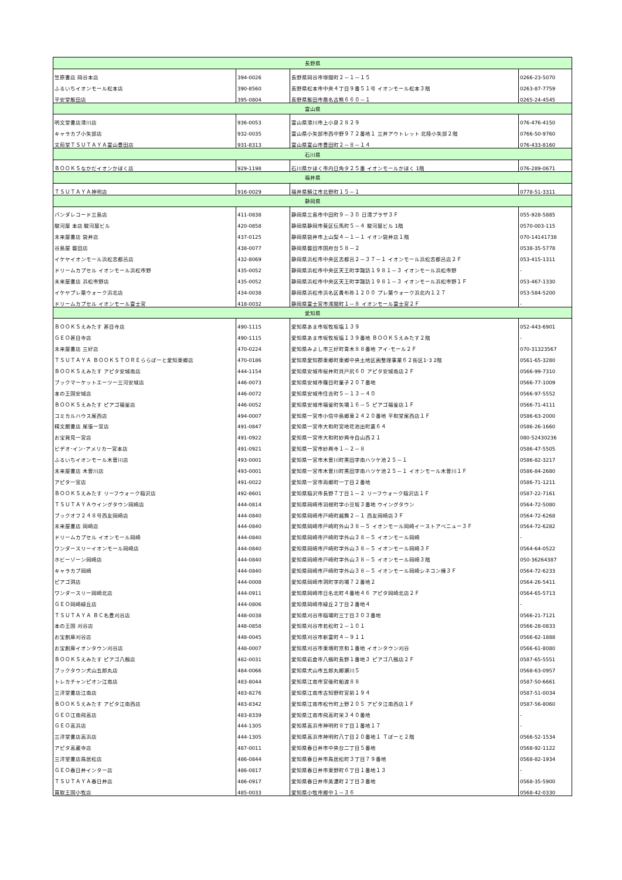| 長野県 | | | |
| 笠原書店 岡谷本店 | 394-0026 | 長野県岡谷市塚間町２－１－１５ | 0266-23-5070 |
| ふるいちイオンモール松本店 | 390-8560 | 長野県松本市中央４丁目９番５１号 イオンモール松本３階 | 0263-87-7759 |
| 平安堂飯田店 | 395-0804 | 長野県飯田市鼎名古熊６６０－１ | 0265-24-4545 |
| 富山県 | | | |
| 明文堂書店滑川店 | 936-0053 | 富山県滑川市上小泉２８２９ | 076-476-4150 |
| キャラカブ小矢部店 | 932-0035 | 富山県小矢部市西中野９７２番地１ 三井アウトレット 北陸小矢部２階 | 0766-50-9760 |
| 文苑堂ＴＳＵＴＡＹＡ富山豊田店 | 931-8313 | 富山県富山市豊田町２－８－１４ | 076-433-8160 |
| 石川県 | | | |
| ＢＯＯＫＳなかだイオンかほく店 | 929-1198 | 石川県かほく市内日角タ２５番 イオンモールかほく 1階 | 076-289-0671 |
| 福井県 | | | |
| ＴＳＵＴＡＹＡ神明店 | 916-0029 | 福井県鯖江市北野町１５－１ | 0778-51-3311 |
| 静岡県 | | | |
| バンダレコード三島店 | 411-0838 | 静岡県三島市中田町９－３０ 日清プラザ３Ｆ | 055-928-5885 |
| 駿河屋 本店 駿河屋ビル | 420-0858 | 静岡県静岡市葵区伝馬町５－４ 駿河屋ビル 1階 | 0570-003-115 |
| 未来屋書店 袋井店 | 437-0125 | 静岡県袋井市上山梨４－１－１ イオン袋井店１階 | 070-14141738 |
| 谷島屋 磐田店 | 438-0077 | 静岡県磐田市国府台５８－２ | 0538-35-5778 |
| イケヤイオンモール浜松志都呂店 | 432-8069 | 静岡県浜松市中央区志都呂２－３７－１ イオンモール浜松志都呂店２Ｆ | 053-415-1311 |
| ドリームカプセル イオンモール浜松市野 | 435-0052 | 静岡県浜松市中央区天王町字諏訪１９８１－３ イオンモール浜松市野 | - |
| 未来屋書店 浜松市野店 | 435-0052 | 静岡県浜松市中央区天王町字諏訪１９８１－３ イオンモール浜松市野１Ｆ | 053-467-1330 |
| イケヤプレ葉ウォーク浜北店 | 434-0038 | 静岡県浜松市浜名区貴布祢１２００ プレ葉ウォーク浜北内１２７ | 053-584-5200 |
| ドリームカプセル イオンモール富士宮 | 418-0032 | 静岡県富士宮市浅間町１－８ イオンモール富士宮２Ｆ | - |
| 愛知県 | | | |
| ＢＯＯＫＳえみたす 甚目寺店 | 490-1115 | 愛知県あま市坂牧坂塩１３９ | 052-443-6901 |
| ＧＥＯ甚目寺店 | 490-1115 | 愛知県あま市坂牧坂塩１３９番地 ＢＯＯＫＳえみたす２階 | - |
| 未来屋書店 三好店 | 470-0224 | 愛知県みよし市三好町青木８８番地 アイ･モール２Ｆ | 070-31323567 |
| ＴＳＵＴＡＹＡ ＢＯＯＫＳＴＯＲＥららぽーと愛知東郷店 | 470-0186 | 愛知県愛知郡東郷町東郷中央土地区画整理事業６２街区1･3 2階 | 0561-65-3280 |
| ＢＯＯＫＳえみたす アピタ安城南店 | 444-1154 | 愛知県安城市桜井町貝戸尻６０ アピタ安城南店２Ｆ | 0566-99-7310 |
| ブックマーケットエーツー三河安城店 | 446-0073 | 愛知県安城市篠目町童子２０７番地 | 0566-77-1009 |
| 本の王国安城店 | 446-0072 | 愛知県安城市住吉町５－１３－４０ | 0566-97-5552 |
| ＢＯＯＫＳえみたす ピアゴ福釜店 | 446-0052 | 愛知県安城市福釜町矢場１６－５ ピアゴ福釜店１Ｆ | 0566-71-4111 |
| コミカルハウス尾西店 | 494-0007 | 愛知県一宮市小信中島郷東２４２０番地 平和堂尾西店１Ｆ | 0586-63-2000 |
| 精文館書店 尾張一宮店 | 491-0847 | 愛知県一宮市大和町宮地花池出町裏６４ | 0586-26-1660 |
| お宝発見一宮店 | 491-0922 | 愛知県一宮市大和町妙興寺白山西２１ | 080-52430236 |
| ビデオ･イン･アメリカ一宮本店 | 491-0921 | 愛知県一宮市妙興寺１－２－８ | 0586-47-5505 |
| ふるいちイオンモール木曽川店 | 493-0001 | 愛知県一宮市木曽川町黒田字南ハツケ池２５－１ | 0586-82-3217 |
| 未来屋書店 木曽川店 | 493-0001 | 愛知県一宮市木曽川町黒田字南ハツケ池２５－１ イオンモール木曽川１Ｆ | 0586-84-2680 |
| アピタ一宮店 | 491-0022 | 愛知県一宮市両郷町一丁目２番地 | 0586-71-1211 |
| ＢＯＯＫＳえみたす リーフウォーク稲沢店 | 492-8601 | 愛知県稲沢市長野７丁目１－２ リーフウォーク稲沢店１Ｆ | 0587-22-7161 |
| ＴＳＵＴＡＹＡウイングタウン岡崎店 | 444-0814 | 愛知県岡崎市羽根町字小豆坂３番地 ウイングタウン | 0564-72-5080 |
| ブックオフ２４８号西友岡崎店 | 444-0840 | 愛知県岡崎市戸崎町越舞２－１ 西友岡崎店３Ｆ | 0564-72-6268 |
| 未来屋書店 岡崎店 | 444-0840 | 愛知県岡崎市戸崎町外山３８－５ イオンモール岡崎イーストアベニュー３Ｆ | 0564-72-6282 |
| ドリームカプセル イオンモール岡崎 | 444-0840 | 愛知県岡崎市戸崎町字外山３８－５ イオンモール岡崎 | - |
| ワンダースリーイオンモール岡崎店 | 444-0840 | 愛知県岡崎市戸崎町字外山３８－５ イオンモール岡崎３Ｆ | 0564-64-0522 |
| ホビーゾーン岡崎店 | 444-0840 | 愛知県岡崎市戸崎町字外山３８－５ イオンモール岡崎３階 | 050-36264387 |
| キャラカブ岡崎 | 444-0840 | 愛知県岡崎市戸崎町字外山３８－５ イオンモール岡崎シネコン棟３Ｆ | 0564-72-6233 |
| ピアゴ洞店 | 444-0008 | 愛知県岡崎市洞町字的場７２番地２ | 0564-26-5411 |
| ワンダースリー岡崎北店 | 444-0911 | 愛知県岡崎市日名北町４番地４６ アピタ岡崎北店２Ｆ | 0564-65-5713 |
| ＧＥＯ岡崎緑丘店 | 444-0806 | 愛知県岡崎市緑丘２丁目２番地４ | - |
| ＴＳＵＴＡＹＡ ＢＣ名豊刈谷店 | 448-0038 | 愛知県刈谷市稲場町三丁目３０３番地 | 0566-21-7121 |
| 本の王国 刈谷店 | 448-0858 | 愛知県刈谷市若松町２－１０１ | 0566-28-0833 |
| お宝創庫刈谷店 | 448-0045 | 愛知県刈谷市新富町４－９１１ | 0566-62-1888 |
| お宝創庫イオンタウン刈谷店 | 448-0007 | 愛知県刈谷市東境町京和１番地 イオンタウン刈谷 | 0566-61-8080 |
| ＢＯＯＫＳえみたす ピアゴ八劔店 | 482-0031 | 愛知県岩倉市八劔町長野１番地３ ピアゴ八劔店２Ｆ | 0587-65-5551 |
| ブックタウン犬山五郎丸店 | 484-0066 | 愛知県犬山市五郎丸郷瀬川５ | 0568-63-0957 |
| トレカチャンピオン江南店 | 483-8044 | 愛知県江南市宮後町船渡８８ | 0587-50-6661 |
| 三洋堂書店江南店 | 483-8276 | 愛知県江南市古知野町宮前１９４ | 0587-51-0034 |
| ＢＯＯＫＳえみたす アピタ江南西店 | 483-8342 | 愛知県江南市松竹町上野２０５ アピタ江南西店１Ｆ | 0587-56-8060 |
| ＧＥＯ江南飛高店 | 483-8339 | 愛知県江南市飛高町栄３４０番地 | - |
| ＧＥＯ高浜店 | 444-1305 | 愛知県高浜市神明町８丁目１番地１７ | - |
| 三洋堂書店高浜店 | 444-1305 | 愛知県高浜市神明町八丁目２０番地１ Ｔぽーと２階 | 0566-52-1534 |
| アピタ高蔵寺店 | 487-0011 | 愛知県春日井市中央台二丁目５番地 | 0568-92-1122 |
| 三洋堂書店鳥居松店 | 486-0844 | 愛知県春日井市鳥居松町３丁目７９番地 | 0568-82-1934 |
| ＧＥＯ春日井インター店 | 486-0817 | 愛知県春日井市東野町６丁目１番地１３ | - |
| ＴＳＵＴＡＹＡ春日井店 | 486-0917 | 愛知県春日井市美濃町２丁目３番地 | 0568-35-5900 |
| 買取王国小牧店 | 485-0033 | 愛知県小牧市郷中１－３６ | 0568-42-0330 |